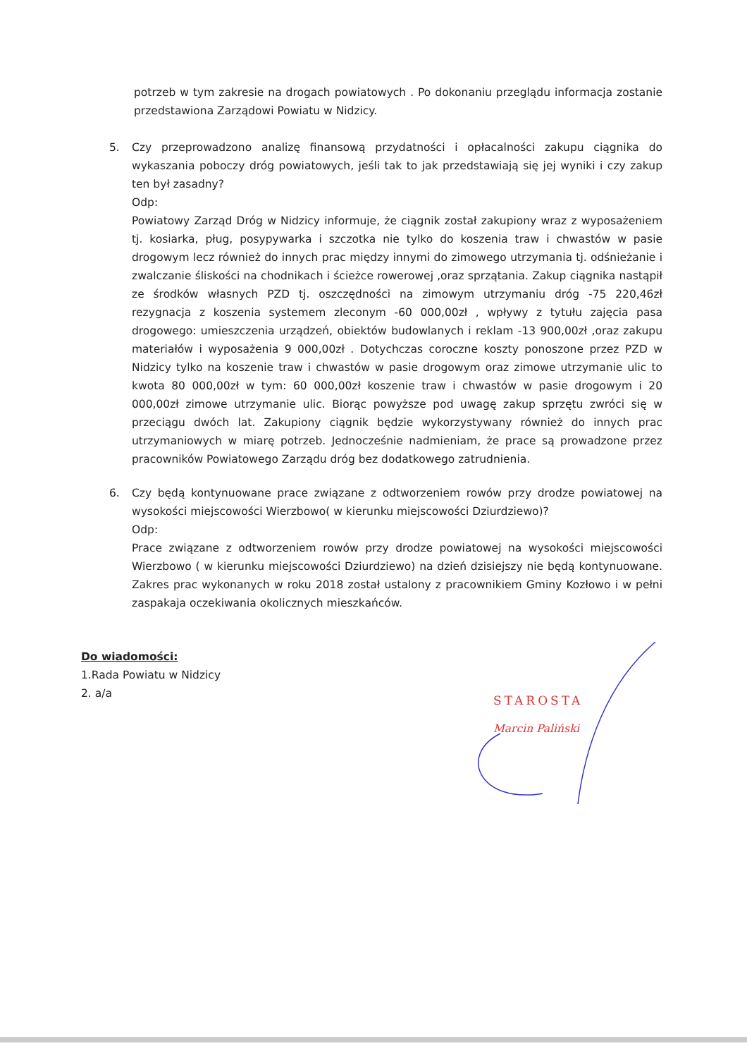potrzeb w tym zakresie na drogach powiatowych . Po dokonaniu przeglądu informacja zostanie przedstawiona Zarządowi Powiatu w Nidzicy.
5. Czy przeprowadzono analizę finansową przydatności i opłacalności zakupu ciągnika do wykaszania poboczy dróg powiatowych, jeśli tak to jak przedstawiają się jej wyniki i czy zakup ten był zasadny?
Odp:
Powiatowy Zarząd Dróg w Nidzicy informuje, że ciągnik został zakupiony wraz z wyposażeniem tj. kosiarka, pług, posypywarka i szczotka nie tylko do koszenia traw i chwastów w pasie drogowym lecz również do innych prac między innymi do zimowego utrzymania tj. odśnieżanie i zwalczanie śliskości na chodnikach i ścieżce rowerowej ,oraz sprzątania. Zakup ciągnika nastąpił ze środków własnych PZD tj. oszczędności na zimowym utrzymaniu dróg -75 220,46zł rezygnacja z koszenia systemem zleconym -60 000,00zł , wpływy z tytułu zajęcia pasa drogowego: umieszczenia urządzeń, obiektów budowlanych i reklam -13 900,00zł ,oraz zakupu materiałów i wyposażenia 9 000,00zł . Dotychczas coroczne koszty ponoszone przez PZD w Nidzicy tylko na koszenie traw i chwastów w pasie drogowym oraz zimowe utrzymanie ulic to kwota 80 000,00zł w tym: 60 000,00zł koszenie traw i chwastów w pasie drogowym i 20 000,00zł zimowe utrzymanie ulic. Biorąc powyższe pod uwagę zakup sprzętu zwróci się w przeciągu dwóch lat. Zakupiony ciągnik będzie wykorzystywany również do innych prac utrzymaniowych w miarę potrzeb. Jednocześnie nadmieniam, że prace są prowadzone przez pracowników Powiatowego Zarządu dróg bez dodatkowego zatrudnienia.
6. Czy będą kontynuowane prace związane z odtworzeniem rowów przy drodze powiatowej na wysokości miejscowości Wierzbowo( w kierunku miejscowości Dziurdziewo)?
Odp:
Prace związane z odtworzeniem rowów przy drodze powiatowej na wysokości miejscowości Wierzbowo ( w kierunku miejscowości Dziurdziewo) na dzień dzisiejszy nie będą kontynuowane. Zakres prac wykonanych w roku 2018 został ustalony z pracownikiem Gminy Kozłowo i w pełni zaspakaja oczekiwania okolicznych mieszkańców.
Do wiadomości:
1.Rada Powiatu w Nidzicy
2. a/a
STAROSTA
Marcin Paliński